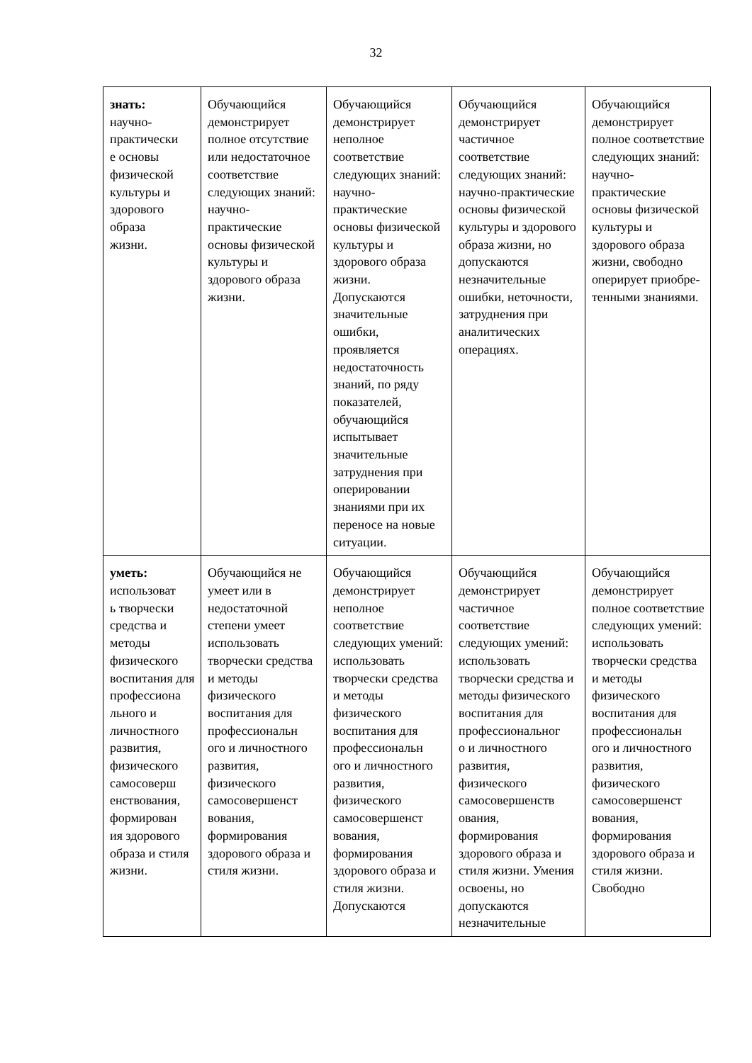32
| знать: научно- практически е основы физической культуры и здорового образа жизни. | Обучающийся демонстрирует полное отсутствие или недостаточное соответствие следующих знаний: научно-практические основы физической культуры и здорового образа жизни. | Обучающийся демонстрирует неполное соответствие следующих знаний: научно-практические основы физической культуры и здорового образа жизни. Допускаются значительные ошибки, проявляется недостаточность знаний, по ряду показателей, обучающийся испытывает значительные затруднения при оперировании знаниями при их переносе на новые ситуации. | Обучающийся демонстрирует частичное соответствие следующих знаний: научно-практические основы физической культуры и здорового образа жизни, но допускаются незначительные ошибки, неточности, затруднения при аналитических операциях. | Обучающийся демонстрирует полное соответствие следующих знаний: научно-практические основы физической культуры и здорового образа жизни, свободно оперирует приобре- тенными знаниями. |
| уметь: использоват ь творчески средства и методы физического воспитания для профессиона льного и личностного развития, физического самосоверш енствования, формирован ия здорового образа и стиля жизни. | Обучающийся не умеет или в недостаточной степени умеет использовать творчески средства и методы физического воспитания для профессиональн ого и личностного развития, физического самосовершенст вования, формирования здорового образа и стиля жизни. | Обучающийся демонстрирует неполное соответствие следующих умений: использовать творчески средства и методы физического воспитания для профессиональн ого и личностного развития, физического самосовершенст вования, формирования здорового образа и стиля жизни. Допускаются | Обучающийся демонстрирует частичное соответствие следующих умений: использовать творчески средства и методы физического воспитания для профессиональног о и личностного развития, физического самосовершенств ования, формирования здорового образа и стиля жизни. Умения освоены, но допускаются незначительные | Обучающийся демонстрирует полное соответствие следующих умений: использовать творчески средства и методы физического воспитания для профессиональн ого и личностного развития, физического самосовершенст вования, формирования здорового образа и стиля жизни. Свободно |